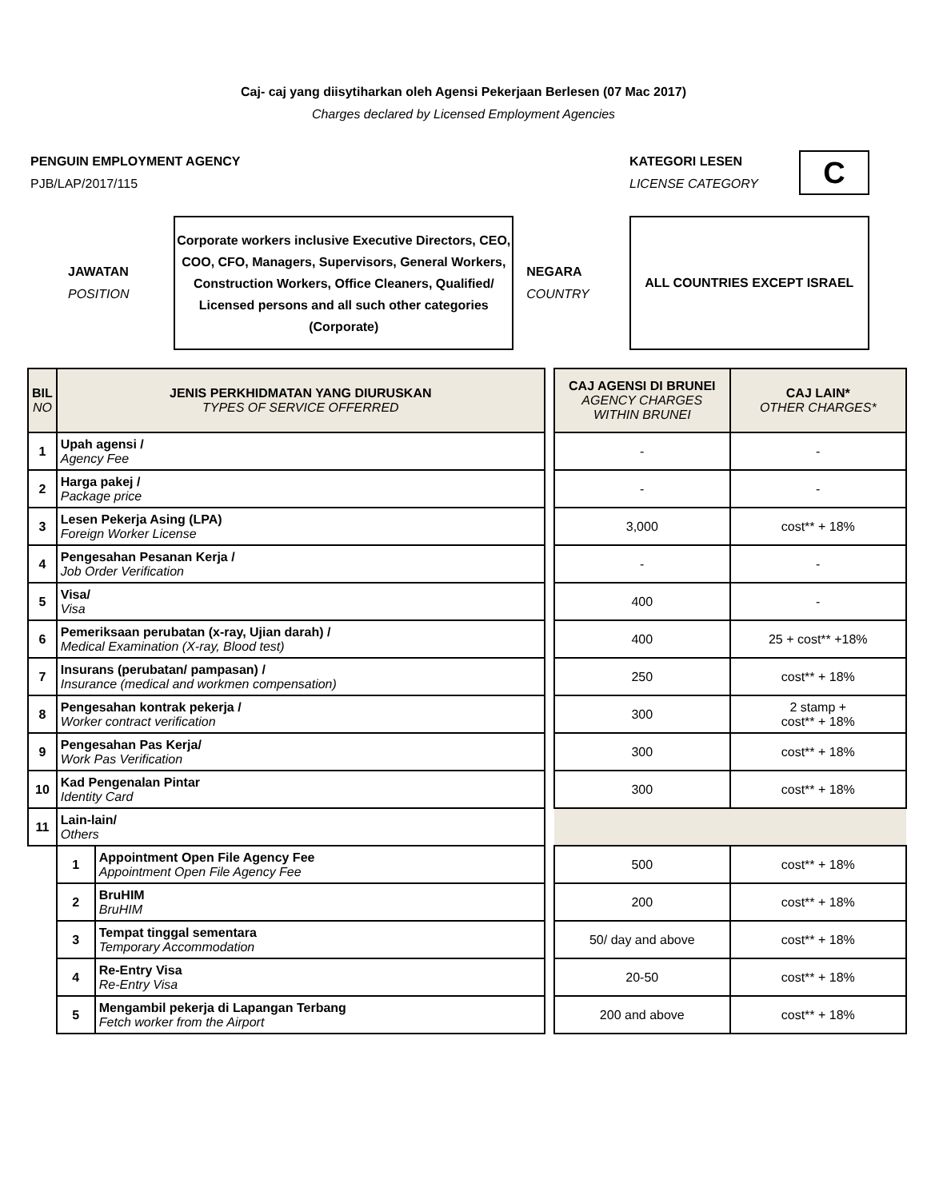Caj- caj yang diisytiharkan oleh Agensi Pekerjaan Berlesen (07 Mac 2017)
Charges declared by Licensed Employment Agencies
PENGUIN EMPLOYMENT AGENCY
PJB/LAP/2017/115
KATEGORI LESEN
LICENSE CATEGORY
C
JAWATAN
POSITION
Corporate workers inclusive Executive Directors, CEO, COO, CFO, Managers, Supervisors, General Workers, Construction Workers, Office Cleaners, Qualified/ Licensed persons and all such other categories (Corporate)
NEGARA
COUNTRY
ALL COUNTRIES EXCEPT ISRAEL
| BIL NO | JENIS PERKHIDMATAN YANG DIURUSKAN TYPES OF SERVICE OFFERRED | | | CAJ AGENSI DI BRUNEI AGENCY CHARGES WITHIN BRUNEI | CAJ LAIN* OTHER CHARGES* |
| 1 | Upah agensi / Agency Fee | | | - | - |
| 2 | Harga pakej / Package price | | | - | - |
| 3 | Lesen Pekerja Asing (LPA) Foreign Worker License | | | 3,000 | cost** + 18% |
| 4 | Pengesahan Pesanan Kerja / Job Order Verification | | | - | - |
| 5 | Visa/ Visa | | | 400 | - |
| 6 | Pemeriksaan perubatan (x-ray, Ujian darah) / Medical Examination (X-ray, Blood test) | | | 400 | 25 + cost** +18% |
| 7 | Insurans (perubatan/ pampasan) / Insurance (medical and workmen compensation) | | | 250 | cost** + 18% |
| 8 | Pengesahan kontrak pekerja / Worker contract verification | | | 300 | 2 stamp + cost** + 18% |
| 9 | Pengesahan Pas Kerja/ Work Pas Verification | | | 300 | cost** + 18% |
| 10 | Kad Pengenalan Pintar Identity Card | | | 300 | cost** + 18% |
| 11 | Lain-lain/ Others | | | | |
| | 1 | Appointment Open File Agency Fee Appointment Open File Agency Fee | | 500 | cost** + 18% |
| | 2 | BruHIM BruHIM | | 200 | cost** + 18% |
| | 3 | Tempat tinggal sementara Temporary Accommodation | | 50/ day and above | cost** + 18% |
| | 4 | Re-Entry Visa Re-Entry Visa | | 20-50 | cost** + 18% |
| | 5 | Mengambil pekerja di Lapangan Terbang Fetch worker from the Airport | | 200 and above | cost** + 18% |